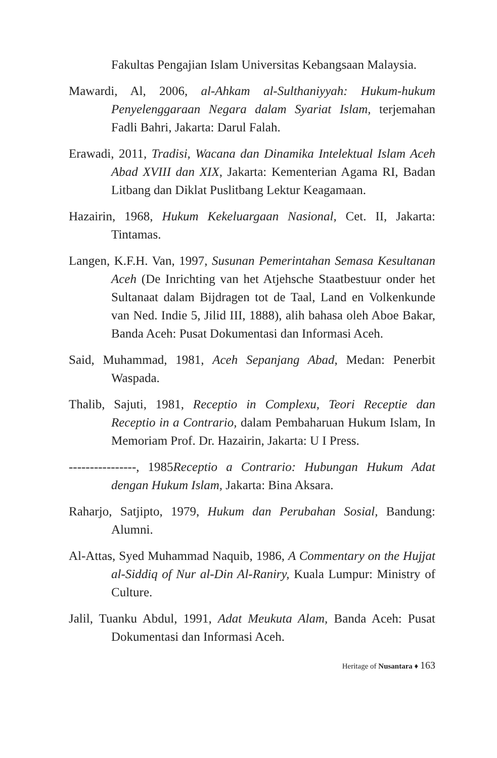Fakultas Pengajian Islam Universitas Kebangsaan Malaysia.
Mawardi, Al, 2006, al-Ahkam al-Sulthaniyyah: Hukum-hukum Penyelenggaraan Negara dalam Syariat Islam, terjemahan Fadli Bahri, Jakarta: Darul Falah.
Erawadi, 2011, Tradisi, Wacana dan Dinamika Intelektual Islam Aceh Abad XVIII dan XIX, Jakarta: Kementerian Agama RI, Badan Litbang dan Diklat Puslitbang Lektur Keagamaan.
Hazairin, 1968, Hukum Kekeluargaan Nasional, Cet. II, Jakarta: Tintamas.
Langen, K.F.H. Van, 1997, Susunan Pemerintahan Semasa Kesultanan Aceh (De Inrichting van het Atjehsche Staatbestuur onder het Sultanaat dalam Bijdragen tot de Taal, Land en Volkenkunde van Ned. Indie 5, Jilid III, 1888), alih bahasa oleh Aboe Bakar, Banda Aceh: Pusat Dokumentasi dan Informasi Aceh.
Said, Muhammad, 1981, Aceh Sepanjang Abad, Medan: Penerbit Waspada.
Thalib, Sajuti, 1981, Receptio in Complexu, Teori Receptie dan Receptio in a Contrario, dalam Pembaharuan Hukum Islam, In Memoriam Prof. Dr. Hazairin, Jakarta: U I Press.
----------------, 1985Receptio a Contrario: Hubungan Hukum Adat dengan Hukum Islam, Jakarta: Bina Aksara.
Raharjo, Satjipto, 1979, Hukum dan Perubahan Sosial, Bandung: Alumni.
Al-Attas, Syed Muhammad Naquib, 1986, A Commentary on the Hujjat al-Siddiq of Nur al-Din Al-Raniry, Kuala Lumpur: Ministry of Culture.
Jalil, Tuanku Abdul, 1991, Adat Meukuta Alam, Banda Aceh: Pusat Dokumentasi dan Informasi Aceh.
Heritage of Nusantara ♦ 163